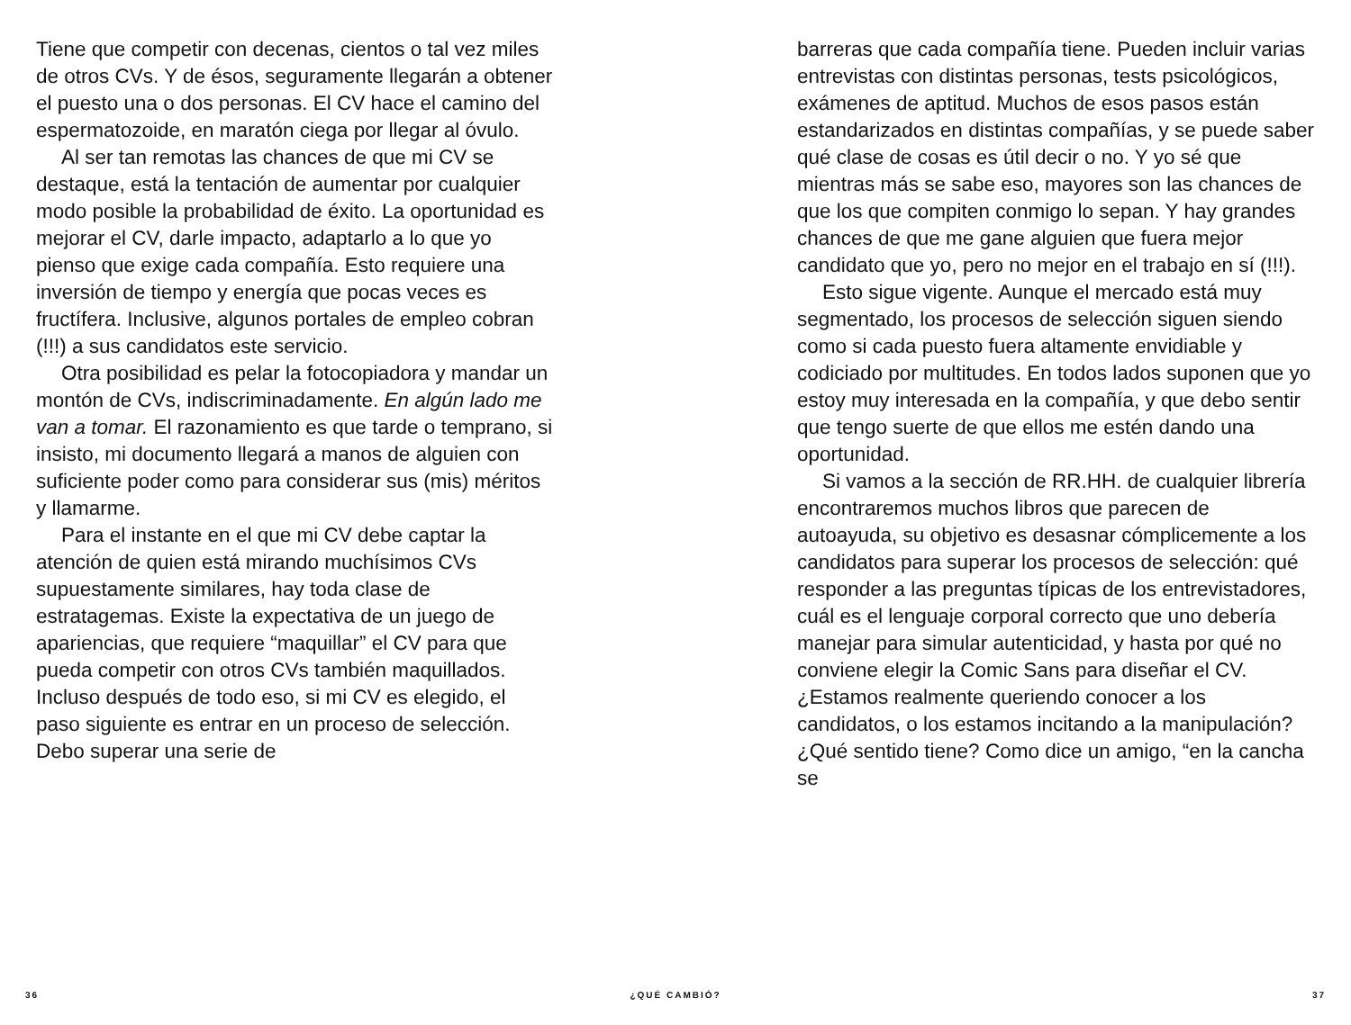Tiene que competir con decenas, cientos o tal vez miles de otros CVs. Y de ésos, seguramente llegarán a obtener el puesto una o dos personas. El CV hace el camino del espermatozoide, en maratón ciega por llegar al óvulo.
Al ser tan remotas las chances de que mi CV se destaque, está la tentación de aumentar por cualquier modo posible la probabilidad de éxito. La oportunidad es mejorar el CV, darle impacto, adaptarlo a lo que yo pienso que exige cada compañía. Esto requiere una inversión de tiempo y energía que pocas veces es fructífera. Inclusive, algunos portales de empleo cobran (!!!) a sus candidatos este servicio.
Otra posibilidad es pelar la fotocopiadora y mandar un montón de CVs, indiscriminadamente. En algún lado me van a tomar. El razonamiento es que tarde o temprano, si insisto, mi documento llegará a manos de alguien con suficiente poder como para considerar sus (mis) méritos y llamarme.
Para el instante en el que mi CV debe captar la atención de quien está mirando muchísimos CVs supuestamente similares, hay toda clase de estratagemas. Existe la expectativa de un juego de apariencias, que requiere “maquillar” el CV para que pueda competir con otros CVs también maquillados. Incluso después de todo eso, si mi CV es elegido, el paso siguiente es entrar en un proceso de selección. Debo superar una serie de
barreras que cada compañía tiene. Pueden incluir varias entrevistas con distintas personas, tests psicológicos, exámenes de aptitud. Muchos de esos pasos están estandarizados en distintas compañías, y se puede saber qué clase de cosas es útil decir o no. Y yo sé que mientras más se sabe eso, mayores son las chances de que los que compiten conmigo lo sepan. Y hay grandes chances de que me gane alguien que fuera mejor candidato que yo, pero no mejor en el trabajo en sí (!!!).
Esto sigue vigente. Aunque el mercado está muy segmentado, los procesos de selección siguen siendo como si cada puesto fuera altamente envidiable y codiciado por multitudes. En todos lados suponen que yo estoy muy interesada en la compañía, y que debo sentir que tengo suerte de que ellos me estén dando una oportunidad.
Si vamos a la sección de RR.HH. de cualquier librería encontraremos muchos libros que parecen de autoayuda, su objetivo es desasnar cómplicemente a los candidatos para superar los procesos de selección: qué responder a las preguntas típicas de los entrevistadores, cuál es el lenguaje corporal correcto que uno debería manejar para simular autenticidad, y hasta por qué no conviene elegir la Comic Sans para diseñar el CV. ¿Estamos realmente queriendo conocer a los candidatos, o los estamos incitando a la manipulación? ¿Qué sentido tiene? Como dice un amigo, “en la cancha se
36 ¿QUÉ CAMBIÓ? 37